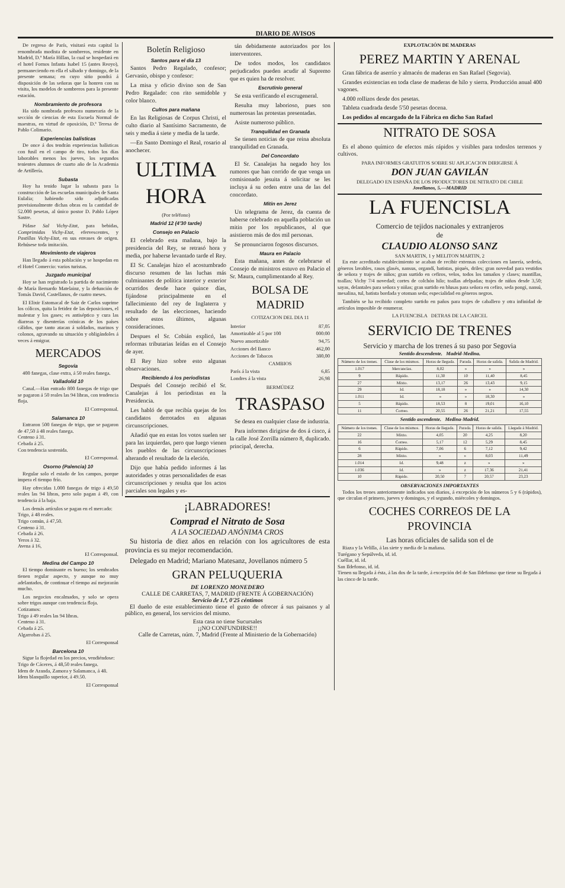DIARIO DE AVISOS
De regreso de París, visitará esta capital la renombrada modista de sombreros, residente en Madrid, D.ª María Hillan, la cual se hospedará en el hotel Fornos Infanta Isabel 15 (antes Reoyo), permaneciendo en ella el sábado y domingo, de la presente semana; en cuyo sitio pondrá á disposición de las señoras que la honren con su visita, los modelos de sombreros para la presente estación.
Nombramiento de profesora
Ha sido nombrada profesora numeraria de la sección de ciencias de esta Escuela Normal de maestras, en virtud de oposición, D.ª Teresa de Pablo Colimario.
Experiencias balísticas
De once á dos tendrán experiencias balísticas con fusil en el campo de tiro, todos los días laborables menos los jueves, los segundos tenientes alumnos de cuarto año de la Academia de Artillería.
Subasta
Hoy ha tenido lugar la subasta para la construcción de las escuelas municipales de Santa Eulalia; habiendo sido adjudicadas provisionalmente dichas obras en la cantidad de 52.000 pesetas, al único postor D. Pablo López Sastre.
Pídase Sal Vichy-Etat, para bebidas, Comprimidas Vichy-Etat, efervescentes, y Pastillas Vichy-Etat, en sus envases de origen. Rehúsese toda imitación.
Movimiento de viajeros
Han llegado á esta población y se hospedan en el Hotel Comercio: varios turistas.
Juzgado municipal
Hoy se han registrado la partida de nacimiento de María Bernardo Matelainz, y la defunción de Tomás David, Castellanos, de cuatro meses.
El Elixir Estomacal de Saiz de Carlos suprime los cólicos, quita la fetidez de las deposiciones, el malestar y los gases; es antiséptico y cura las diarreas y disenterías crónicas de los países cálidos, que tanto atacan á soldados, marinos y colonos, agravando su situación y obligándoles á veces á emigrar.
MERCADOS
Segovia
400 fanegas, clase extra, á 50 reales fanega.
Valladolid 10
Canal.—Han entrado 800 fanegas de trigo que se pagaron á 50 reales las 94 libras, con tendencia floja.
El Corresponsal.
Salamanca 10
Entraron 500 fanegas de trigo, que se pagaron de 47,50 á 48 reales fanega.
Centeno á 31.
Cebada á 25.
Con tendencia sostenida.
El Corresponsal.
Osorno (Palencia) 10
Regular solo el estado de los campos, porque impera el tiempo frío.
Hay ofrecidas 1.000 fanegas de trigo á 49,50 reales las 94 libras, pero solo pagan á 49, con tendencia á la baja.
Los demás artículos se pagan en el mercado:
Trigo, á 48 reales.
Trigo común, á 47,50.
Centeno á 31.
Cebada á 26.
Yeros á 32.
Avena á 16,
El Corresponsal.
Medina del Campo 10
El tiempo dominante es bueno; los sembrados tienen regular aspecto, y aunque no muy adelantados, de continuar el tiempo así mejorarán mucho.
Los negocios encalmados, y solo se opera sobre trigos aunque con tendencia floja.
Cotizamos:
Trigo á 49 reales las 94 libras.
Centeno á 31.
Cebada á 25.
Algarrobas á 25.
El Corresponsal
Barcelona 10
Sigue la flojedad en los precios, vendiéndose:
Trigo de Cáceres, á 48,50 reales fanega.
Idem de Aranda, Zamora y Salamanca, á 48.
Idem blanquillo superior, á 49.50.
El Corresponsal
Boletín Religioso
Santos para el día 13
Santos Pedro Regalado, confesor; Gervasio, obispo y confesor:
La misa y oficio divino son de San Pedro Regalado: con rito semidoble y color blanco.
Cultos para mañana
En las Religiosas de Corpus Christi, el culto diario al Santísimo Sacramento, de seis y media á siete y media de la tarde.
—En Santo Domingo el Real, rosario al anochecer.
ULTIMA HORA
(Por teléfono)
Madrid 12 (4'30 tarde)
Consejo en Palacio
El celebrado esta mañana, bajo la presidencia del Rey, se retrasó hora y media, por haberse levantado tarde el Rey.
El Sr. Canalejas hizo el acostumbrado discurso resumen de las luchas más culminantes de política interior y exterior ocurridos desde hace quince días, fijándose principalmente en el fallecimiento del rey de Inglaterra y resultado de las elecciones, haciendo sobre estos últimos, algunas consideraciones.
Despues el Sr. Cobián explicó, las reformas tributarias leídas en el Consejo de ayer.
El Rey hizo sobre esto algunas observaciones.
Recibiendo á los periodistas
Después del Consejo recibió el Sr. Canalejas á los periodistas en la Presidencia.
Les habló de que recibía quejas de los candidatos derrotados en algunas circunscripciones.
Añadió que en estas los votos suelen ser para las izquierdas, pero que luego vienen los pueblos de las circunscripciones alterando el resultado de la eleción.
Dijo que había pedido informes á las autoridades y otras personalidades de esas circunscripciones y resulta que los actos parciales son legales y es-
tán debidamente autorizados por los interventores.
De todos modos, los candidatos perjudicados pueden acudir al Supremo que es quien ha de resolver.
Escrutinio general
Se esta verificando el escrugeneral.
Resulta muy laborioso, pues son numerosas las protestas presentadas.
Asiste numeroso público.
Tranquilidad en Granada
Se tienen noticias de que reina absoluta tranquilidad en Granada.
Del Concordato
El Sr. Canalejas ha negado hoy los rumores que han corrido de que venga un comisionado jesuita á solicitar se les incluya á su orden entre una de las del concordato.
Mitin en Jerez
Un telegrama de Jerez, da cuenta de haberse celebrado en aquella población un mitin por los republicanos, al que asistieron más de dos mil personas.
Se pronunciaron fogosos discursos.
Maura en Palacio
Esta mañana, antes de celebrarse el Consejo de ministros estuvo en Palacio el Sr. Maura, cumplimentando al Rey.
BOLSA DE MADRID
COTIZACION DEL DIA 11
| Interior | 87,05 |
| Amortizable al 5 por 100 | 000:00 |
| Nuevo amortizable | 94,75 |
| Acciones del Banco | 462,00 |
| Acciones de Tabacos | 380,00 |
| CAMBIOS | |
| París á la vista | 6,85 |
| Londres á la vista | 26,98 |
BERMÚDEZ
TRASPASO
Se desea en cualquier clase de industria.
Para informes dirigirse de dos á cinco, á la calle José Zorrilla número 8, duplicado. principal, derecha.
¡LABRADORES!
Comprad el Nitrato de Sosa
A LA SOCIEDAD ANÓNIMA CROS
Su historia de diez años en relación con los agricultores de esta provincia es su mejor recomendación.
Delegado en Madrid; Mariano Matesanz, Jovellanos número 5
GRAN PELUQUERIA
DE LORENZO MONEDERO
CALLE DE CARRETAS, 7, MADRID (FRENTE Á GOBERNACIÓN)
Servicio de 1.ª, 0'25 céntimos
El dueño de este establecimiento tiene el gusto de ofrecer á sus paisanos y al público, en general, los servicios del mismo.
Esta casa no tiene Sucursales
¡¡NO CONFUNDIRSE!!
Calle de Carretas, núm. 7, Madrid (Frente al Ministerio de la Gobernación)
EXPLOTACIÓN DE MADERAS
PEREZ MARTIN Y ARENAL
Gran fábrica de aserrío y almacén de maderas en San Rafael (Segovia).
Grandes existencias en toda clase de maderas de hilo y sierra. Producción anual 400 vagones.
4.000 rollizos desde dos pesetas.
Tableta cuadrada desde 5'50 pesetas docena.
Los pedidos al encargado de la Fábrica en dicho San Rafael
NITRATO DE SOSA
Es el abono químico de efectos más rápidos y visibles para todoslos terrenos y cultivos.
PARA INFORMES GRATUITOS SOBRE SU APLICACION DIRIGIRSE Á
DON JUAN GAVILÁN
DELEGADO EN ESPAÑA DE LOS PRODUCTORES DE NITRATO DE CHILE
Jovellanos, 5.—MADRID
LA FUENCISLA
Comercio de tejidos nacionales y extranjeros
de
CLAUDIO ALONSO SANZ
SAN MARTIN, 1 y MELITON MARTIN, 2
En este acreditado establecimiento se acaban de recibir extensas colecciones en lanería, sedería, géneros lavables, rasos glasés, nansus, organdí, batistas, piqués, driles; gran novedad para vestidos de señora y trajes de niños; gran surtido en cefiros, velos, todos los tamaños y clases; mantillas, toallas; Vichy 7/4 novedad; cortes de colchón hilo; toallas afelpadas; trajes de niños desde 3,50; sayas, delantales para señora y niñas; gran surtido en blusas para señora en cefiro, seda pongi, nansú, mesalina, tul, batista bordada y otoman seda; especialidad en géneros negros.
También se ha recibido completo surtido en paños para trajes de caballero y otra infinidad de artículos imposible de enumerar.
LA FUENCISLA DETRAS DE LA CARCEL
SERVICIO DE TRENES
Servicio y marcha de los trenes á su paso por Segovia
Sentido descendente. Madrid-Medina.
| Número de los trenes. | Clase de los mismos. | Horas de llegada. | Parada. | Horas de salida. | Salida de Madrid. |
| --- | --- | --- | --- | --- | --- |
| 1.017 | Mercancías. | 8,02 | » | » | » |
| 9 | Rápido. | 11,30 | 10 | 11,40 | 8,45 |
| 27 | Mixto. | 13,17 | 26 | 13,43 | 9,15 |
| 29 | Id. | 18,18 | » | » | 14,30 |
| 1.011 | Id. | » | » | 18,30 | » |
| 5 | Rápido. | 18,53 | 8 | 19,01 | 16,10 |
| 11 | Correo. | 20,55 | 26 | 21,21 | 17,55 |
Sentido ascendente. Medina-Madrid.
| Número de los trenes. | Clase de los mismos. | Horas de llegada. | Parada. | Horas de salida. | Llegada á Madrid. |
| --- | --- | --- | --- | --- | --- |
| 22 | Mixto. | 4,05 | 20 | 4,25 | 8,20 |
| 16 | Correo. | 5,17 | 12 | 5,29 | 8,45 |
| 6 | Rápido. | 7,06 | 6 | 7,12 | 9,42 |
| 28 | Mixto. | » | » | 8,03 | 11,49 |
| 1.014 | Id. | 9,48 | z | » | » |
| 1.036 | Id. | » | z | 17,36 | 21,41 |
| 10 | Rápido. | 20,50 | 7 | 20,57 | 23,23 |
OBSERVACIONES IMPORTANTES
Todos los trenes anteriormente indicados son diarios, á excepción de los números 5 y 6 (rápidos), que circulan el primero, jueves y domingos, y el segundo, miércoles y domingos.
COCHES CORREOS DE LA PROVINCIA
Las horas oficiales de salida son el de
Riaza y la Velilla, á las siete y media de la mañana.
Turégano y Sepúlveda, id. id.
Cuéllar, id. id.
San Ildefonso, id. id.
Tienen su llegada á ésta, á las dos de la tarde, á excepción del de San Ildefonso que tiene su llegada á las cinco de la tarde.